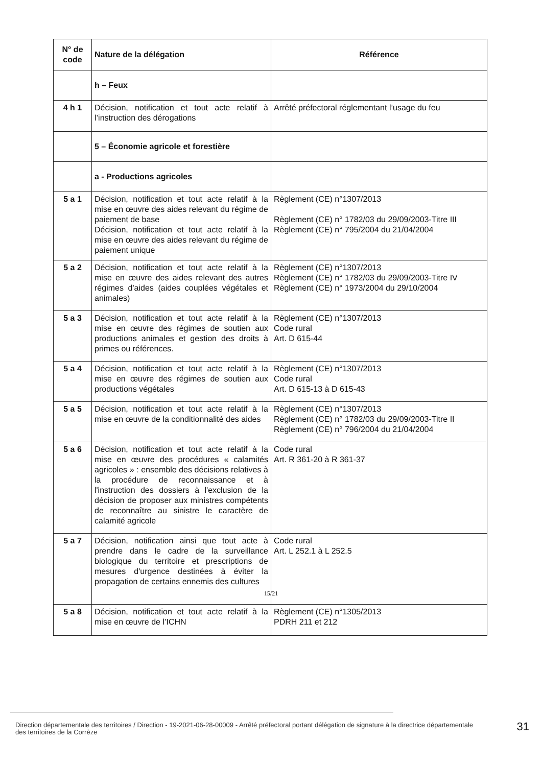| N° de code | Nature de la délégation | Référence |
| --- | --- | --- |
| | h – Feux | |
| 4 h 1 | Décision, notification et tout acte relatif à l’instruction des dérogations | Arrêté préfectoral réglementant l’usage du feu |
| | 5 – Économie agricole et forestière | |
| | a - Productions agricoles | |
| 5 a 1 | Décision, notification et tout acte relatif à la mise en œuvre des aides relevant du régime de paiement de base Décision, notification et tout acte relatif à la mise en œuvre des aides relevant du régime de paiement unique | Règlement (CE) n°1307/2013 Règlement (CE) n° 1782/03 du 29/09/2003-Titre III Règlement (CE) n° 795/2004 du 21/04/2004 |
| 5 a 2 | Décision, notification et tout acte relatif à la mise en œuvre des aides relevant des autres régimes d'aides (aides couplées végétales et animales) | Règlement (CE) n°1307/2013 Règlement (CE) n° 1782/03 du 29/09/2003-Titre IV Règlement (CE) n° 1973/2004 du 29/10/2004 |
| 5 a 3 | Décision, notification et tout acte relatif à la mise en œuvre des régimes de soutien aux productions animales et gestion des droits à primes ou références. | Règlement (CE) n°1307/2013 Code rural Art. D 615-44 |
| 5 a 4 | Décision, notification et tout acte relatif à la mise en œuvre des régimes de soutien aux productions végétales | Règlement (CE) n°1307/2013 Code rural Art. D 615-13 à D 615-43 |
| 5 a 5 | Décision, notification et tout acte relatif à la mise en œuvre de la conditionnalité des aides | Règlement (CE) n°1307/2013 Règlement (CE) n° 1782/03 du 29/09/2003-Titre II Règlement (CE) n° 796/2004 du 21/04/2004 |
| 5 a 6 | Décision, notification et tout acte relatif à la mise en œuvre des procédures « calamités agricoles » : ensemble des décisions relatives à la procédure de reconnaissance et à l'instruction des dossiers à l'exclusion de la décision de proposer aux ministres compétents de reconnaître au sinistre le caractère de calamité agricole | Code rural Art. R 361-20 à R 361-37 |
| 5 a 7 | Décision, notification ainsi que tout acte à prendre dans le cadre de la surveillance biologique du territoire et prescriptions de mesures d'urgence destinées à éviter la propagation de certains ennemis des cultures | Code rural Art. L 252.1 à L 252.5 |
| 5 a 8 | Décision, notification et tout acte relatif à la mise en œuvre de l’ICHN | Règlement (CE) n°1305/2013 PDRH 211 et 212 |
15/21
Direction départementale des territoires / Direction - 19-2021-06-28-00009 - Arrêté préfectoral portant délégation de signature à la directrice départementale des territoires de la Corrèze
31